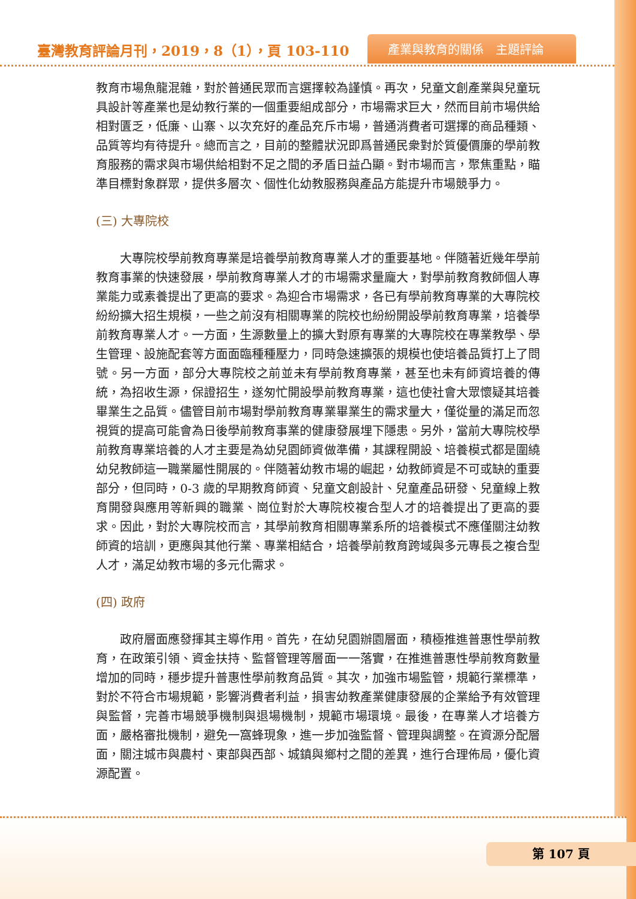臺灣教育評論月刊，2019，8（1），頁 103-110
產業與教育的關係　主題評論
教育市場魚龍混雜，對於普通民眾而言選擇較為謹慎。再次，兒童文創產業與兒童玩具設計等產業也是幼教行業的一個重要組成部分，市場需求巨大，然而目前市場供給相對匱乏，低廉、山寨、以次充好的產品充斥市場，普通消費者可選擇的商品種類、品質等均有待提升。總而言之，目前的整體狀況即爲普通民衆對於質優價廉的學前教育服務的需求與市場供給相對不足之間的矛盾日益凸顯。對市場而言，聚焦重點，瞄準目標對象群眾，提供多層次、個性化幼教服務與產品方能提升市場競爭力。
(三) 大專院校
大專院校學前教育專業是培養學前教育專業人才的重要基地。伴隨著近幾年學前教育事業的快速發展，學前教育專業人才的市場需求量龐大，對學前教育教師個人專業能力或素養提出了更高的要求。為迎合市場需求，各已有學前教育專業的大專院校紛紛擴大招生規模，一些之前沒有相關專業的院校也紛紛開設學前教育專業，培養學前教育專業人才。一方面，生源數量上的擴大對原有專業的大專院校在專業教學、學生管理、設施配套等方面面臨種種壓力，同時急速擴張的規模也使培養品質打上了問號。另一方面，部分大專院校之前並未有學前教育專業，甚至也未有師資培養的傳統，為招收生源，保證招生，遂匆忙開設學前教育專業，這也使社會大眾懷疑其培養畢業生之品質。儘管目前市場對學前教育專業畢業生的需求量大，僅從量的滿足而忽視質的提高可能會為日後學前教育事業的健康發展埋下隱患。另外，當前大專院校學前教育專業培養的人才主要是為幼兒園師資做準備，其課程開設、培養模式都是圍繞幼兒教師這一職業屬性開展的。伴隨著幼教市場的崛起，幼教師資是不可或缺的重要部分，但同時，0-3 歲的早期教育師資、兒童文創設計、兒童產品研發、兒童線上教育開發與應用等新興的職業、崗位對於大專院校複合型人才的培養提出了更高的要求。因此，對於大專院校而言，其學前教育相關專業系所的培養模式不應僅關注幼教師資的培訓，更應與其他行業、專業相結合，培養學前教育跨域與多元專長之複合型人才，滿足幼教市場的多元化需求。
(四) 政府
政府層面應發揮其主導作用。首先，在幼兒園辦園層面，積極推進普惠性學前教育，在政策引領、資金扶持、監督管理等層面一一落實，在推進普惠性學前教育數量增加的同時，穩步提升普惠性學前教育品質。其次，加強市場監管，規範行業標準，對於不符合市場規範，影響消費者利益，損害幼教產業健康發展的企業給予有效管理與監督，完善市場競爭機制與退場機制，規範市場環境。最後，在專業人才培養方面，嚴格審批機制，避免一窩蜂現象，進一步加強監督、管理與調整。在資源分配層面，關注城市與農村、東部與西部、城鎮與鄉村之間的差異，進行合理佈局，優化資源配置。
第 107 頁